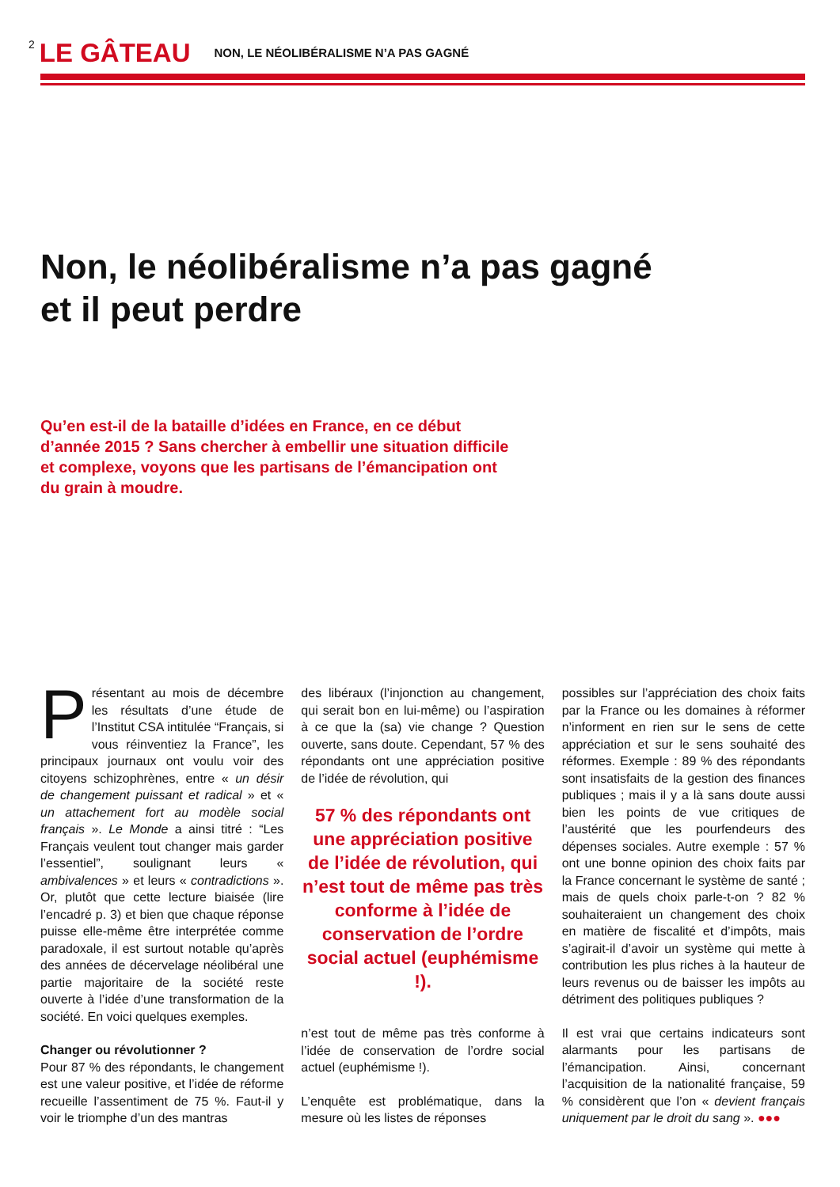2 LE GÂTEAU NON, LE NÉOLIBÉRALISME N’A PAS GAGNÉ
Non, le néolibéralisme n’a pas gagné
et il peut perdre
Qu’en est-il de la bataille d’idées en France, en ce début d’année 2015 ? Sans chercher à embellir une situation difficile et complexe, voyons que les partisans de l’émancipation ont du grain à moudre.
Présentant au mois de décembre les résultats d’une étude de l’Institut CSA intitulée “Français, si vous réinventiez la France”, les principaux journaux ont voulu voir des citoyens schizophrènes, entre « un désir de changement puissant et radical » et « un attachement fort au modèle social français ». Le Monde a ainsi titré : “Les Français veulent tout changer mais garder l’essentiel”, soulignant leurs « ambivalences » et leurs « contradictions ». Or, plutôt que cette lecture biaisée (lire l’encadré p. 3) et bien que chaque réponse puisse elle-même être interprétée comme paradoxale, il est surtout notable qu’après des années de décervelage néolibéral une partie majoritaire de la société reste ouverte à l’idée d’une transformation de la société. En voici quelques exemples.
Changer ou révolutionner ?
Pour 87 % des répondants, le changement est une valeur positive, et l’idée de réforme recueille l’assentiment de 75 %. Faut-il y voir le triomphe d’un des mantras
des libéraux (l’injonction au changement, qui serait bon en lui-même) ou l’aspiration à ce que la (sa) vie change ? Question ouverte, sans doute. Cependant, 57 % des répondants ont une appréciation positive de l’idée de révolution, qui
57 % des répondants ont une appréciation positive de l’idée de révolution, qui n’est tout de même pas très conforme à l’idée de conservation de l’ordre social actuel (euphémisme !).
n’est tout de même pas très conforme à l’idée de conservation de l’ordre social actuel (euphémisme !).
L’enquête est problématique, dans la mesure où les listes de réponses
possibles sur l’appréciation des choix faits par la France ou les domaines à réformer n’informent en rien sur le sens de cette appréciation et sur le sens souhaité des réformes. Exemple : 89 % des répondants sont insatisfaits de la gestion des finances publiques ; mais il y a là sans doute aussi bien les points de vue critiques de l’austérité que les pourfendeurs des dépenses sociales. Autre exemple : 57 % ont une bonne opinion des choix faits par la France concernant le système de santé ; mais de quels choix parle-t-on ? 82 % souhaiteraient un changement des choix en matière de fiscalité et d’impôts, mais s’agirait-il d’avoir un système qui mette à contribution les plus riches à la hauteur de leurs revenus ou de baisser les impôts au détriment des politiques publiques ?
Il est vrai que certains indicateurs sont alarmants pour les partisans de l’émancipation. Ainsi, concernant l’acquisition de la nationalité française, 59 % considèrent que l’on « devient français uniquement par le droit du sang ». ●●●